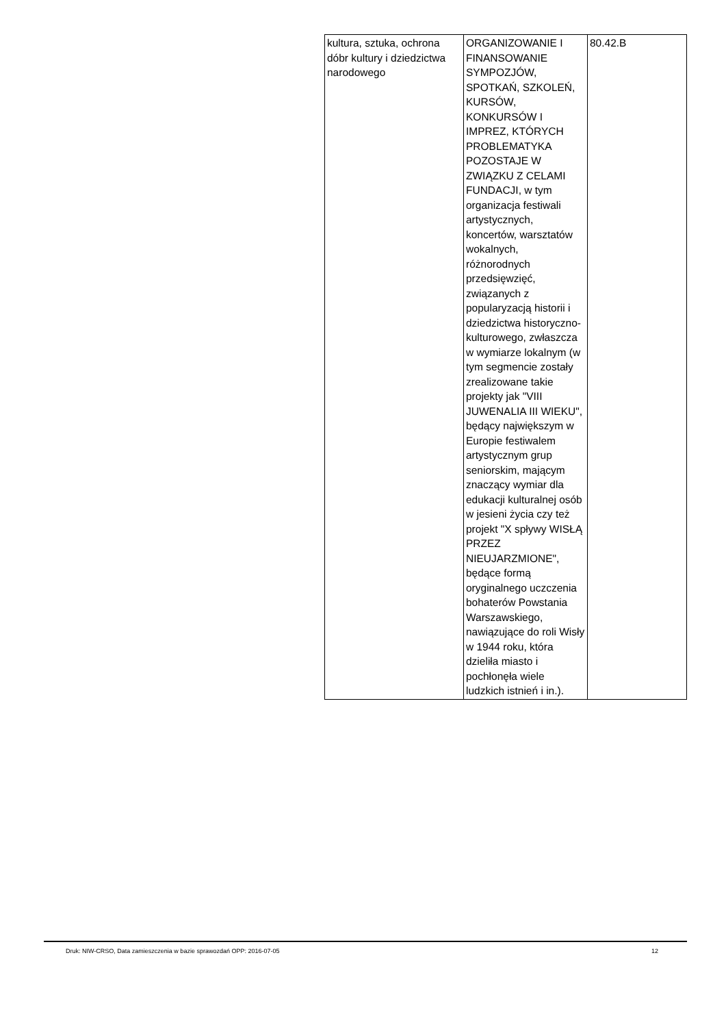| kultura, sztuka, ochrona dóbr kultury i dziedzictwa narodowego | ORGANIZOWANIE I FINANSOWANIE SYMPOZJÓW, SPOTKAŃ, SZKOLEŃ, KURSÓW, KONKURSÓW I IMPREZ, KTÓRYCH PROBLEMATYKA POZOSTAJE W ZWIĄZKU Z CELAMI FUNDACJI, w tym organizacja festiwali artystycznych, koncertów, warsztatów wokalnych, różnorodnych przedsięwzięć, związanych z popularyzacją historii i dziedzictwa historyczno-kulturowego, zwłaszcza w wymiarze lokalnym (w tym segmencie zostały zrealizowane takie projekty jak "VIII JUWENALIA III WIEKU", będący największym w Europie festiwalem artystycznym grup seniorskim, mającym znaczący wymiar dla edukacji kulturalnej osób w jesieni życia czy też projekt "X spływy WISŁĄ PRZEZ NIEUJARZMIONE", będące formą oryginalnego uczczenia bohaterów Powstania Warszawskiego, nawiązujące do roli Wisły w 1944 roku, która dzieliła miasto i pochłonęła wiele ludzkich istnień i in.). | 80.42.B |
Druk: NIW-CRSO, Data zamieszczenia w bazie sprawozdań OPP: 2016-07-05 12